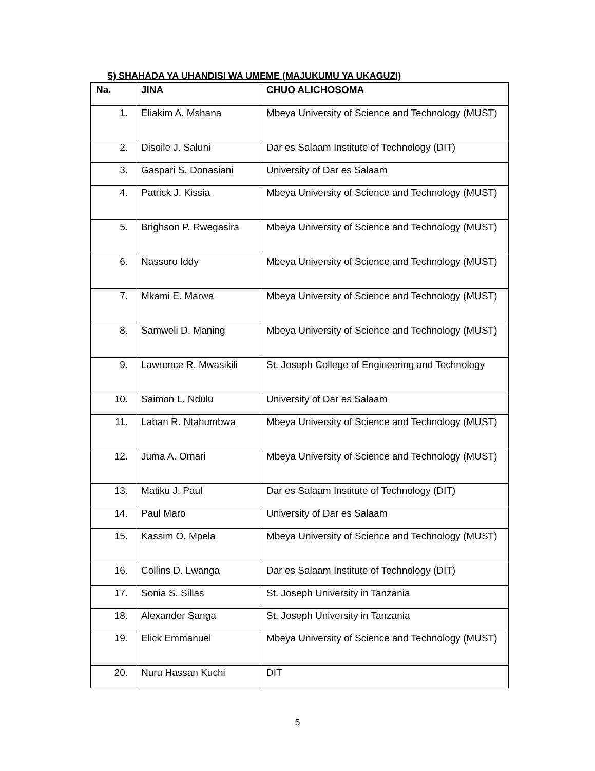5) SHAHADA YA UHANDISI WA UMEME (MAJUKUMU YA UKAGUZI)
| Na. | JINA | CHUO ALICHOSOMA |
| --- | --- | --- |
| 1. | Eliakim A. Mshana | Mbeya University of Science and Technology (MUST) |
| 2. | Disoile J. Saluni | Dar es Salaam Institute of Technology (DIT) |
| 3. | Gaspari S. Donasiani | University of Dar es Salaam |
| 4. | Patrick J. Kissia | Mbeya University of Science and Technology (MUST) |
| 5. | Brighson P. Rwegasira | Mbeya University of Science and Technology (MUST) |
| 6. | Nassoro Iddy | Mbeya University of Science and Technology (MUST) |
| 7. | Mkami E. Marwa | Mbeya University of Science and Technology (MUST) |
| 8. | Samweli D. Maning | Mbeya University of Science and Technology (MUST) |
| 9. | Lawrence R. Mwasikili | St. Joseph College of Engineering and Technology |
| 10. | Saimon L. Ndulu | University of Dar es Salaam |
| 11. | Laban R. Ntahumbwa | Mbeya University of Science and Technology (MUST) |
| 12. | Juma A. Omari | Mbeya University of Science and Technology (MUST) |
| 13. | Matiku J. Paul | Dar es Salaam Institute of Technology (DIT) |
| 14. | Paul Maro | University of Dar es Salaam |
| 15. | Kassim O. Mpela | Mbeya University of Science and Technology (MUST) |
| 16. | Collins D. Lwanga | Dar es Salaam Institute of Technology (DIT) |
| 17. | Sonia S. Sillas | St. Joseph University in Tanzania |
| 18. | Alexander Sanga | St. Joseph University in Tanzania |
| 19. | Elick Emmanuel | Mbeya University of Science and Technology (MUST) |
| 20. | Nuru Hassan Kuchi | DIT |
5